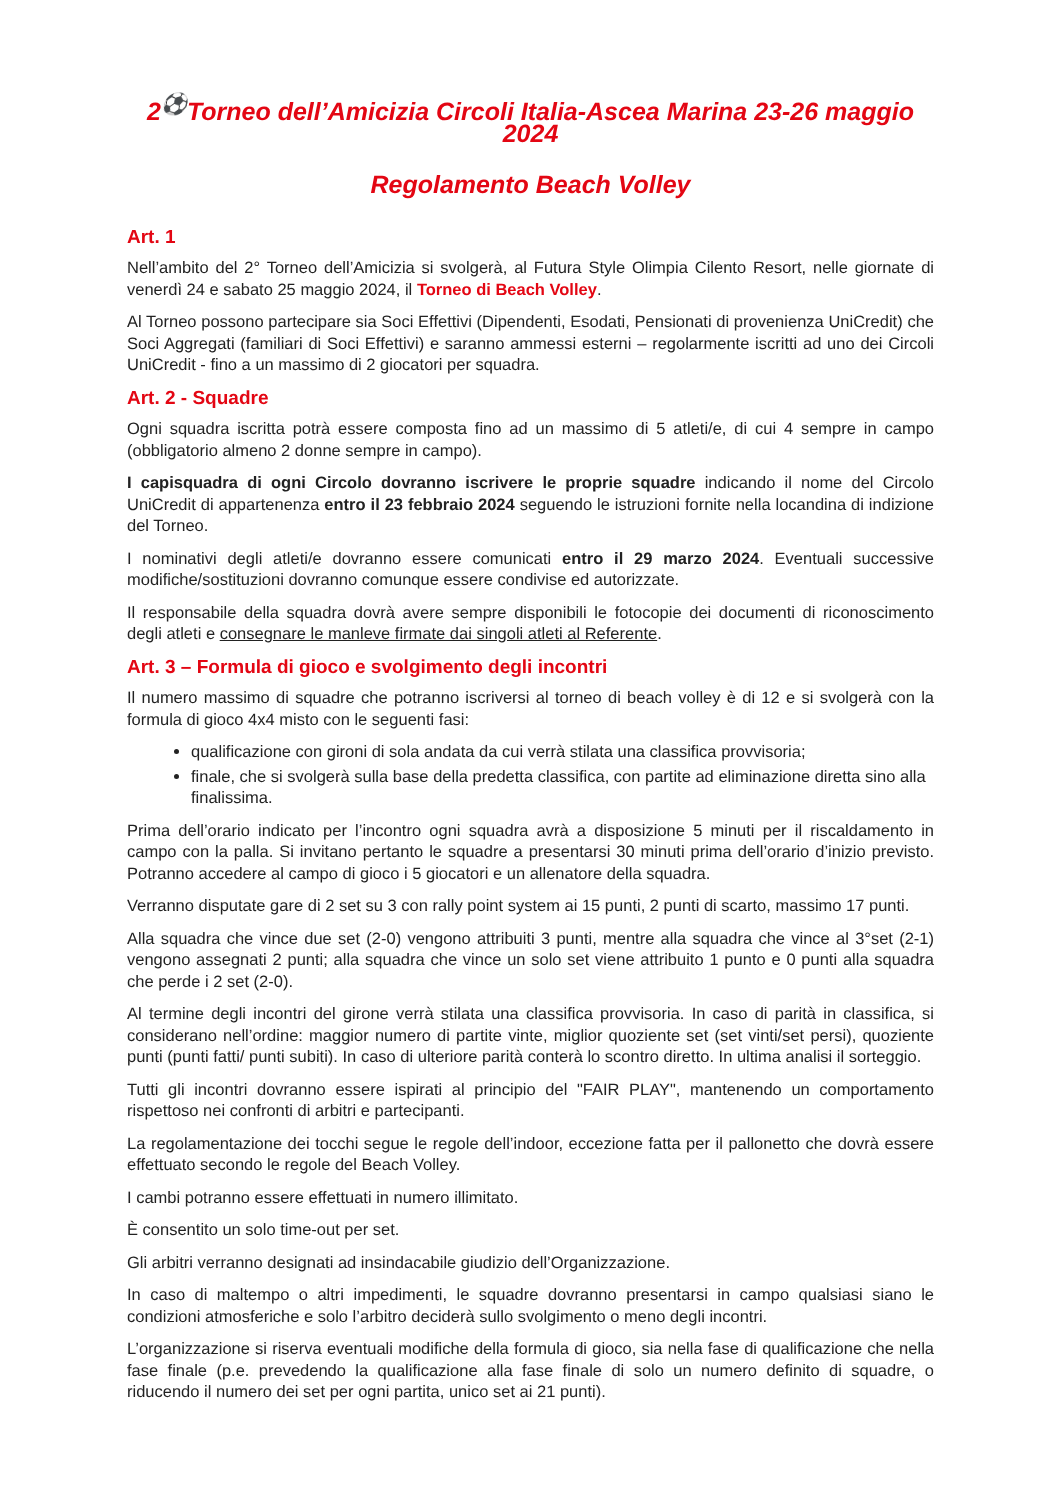2<sup>⚽</sup>Torneo dell’Amicizia Circoli Italia-Ascea Marina 23-26 maggio 2024
Regolamento Beach Volley
Art. 1
Nell’ambito del 2° Torneo dell’Amicizia si svolgerà, al Futura Style Olimpia Cilento Resort, nelle giornate di venerdì 24 e sabato 25 maggio 2024, il Torneo di Beach Volley.
Al Torneo possono partecipare sia Soci Effettivi (Dipendenti, Esodati, Pensionati di provenienza UniCredit) che Soci Aggregati (familiari di Soci Effettivi) e saranno ammessi esterni – regolarmente iscritti ad uno dei Circoli UniCredit - fino a un massimo di 2 giocatori per squadra.
Art. 2 - Squadre
Ogni squadra iscritta potrà essere composta fino ad un massimo di 5 atleti/e, di cui 4 sempre in campo (obbligatorio almeno 2 donne sempre in campo).
I capisquadra di ogni Circolo dovranno iscrivere le proprie squadre indicando il nome del Circolo UniCredit di appartenenza entro il 23 febbraio 2024 seguendo le istruzioni fornite nella locandina di indizione del Torneo.
I nominativi degli atleti/e dovranno essere comunicati entro il 29 marzo 2024. Eventuali successive modifiche/sostituzioni dovranno comunque essere condivise ed autorizzate.
Il responsabile della squadra dovrà avere sempre disponibili le fotocopie dei documenti di riconoscimento degli atleti e consegnare le manleve firmate dai singoli atleti al Referente.
Art. 3 – Formula di gioco e svolgimento degli incontri
Il numero massimo di squadre che potranno iscriversi al torneo di beach volley è di 12 e si svolgerà con la formula di gioco 4x4 misto con le seguenti fasi:
qualificazione con gironi di sola andata da cui verrà stilata una classifica provvisoria;
finale, che si svolgerà sulla base della predetta classifica, con partite ad eliminazione diretta sino alla finalissima.
Prima dell’orario indicato per l’incontro ogni squadra avrà a disposizione 5 minuti per il riscaldamento in campo con la palla. Si invitano pertanto le squadre a presentarsi 30 minuti prima dell’orario d’inizio previsto. Potranno accedere al campo di gioco i 5 giocatori e un allenatore della squadra.
Verranno disputate gare di 2 set su 3 con rally point system ai 15 punti, 2 punti di scarto, massimo 17 punti.
Alla squadra che vince due set (2-0) vengono attribuiti 3 punti, mentre alla squadra che vince al 3°set (2-1) vengono assegnati 2 punti; alla squadra che vince un solo set viene attribuito 1 punto e 0 punti alla squadra che perde i 2 set (2-0).
Al termine degli incontri del girone verrà stilata una classifica provvisoria. In caso di parità in classifica, si considerano nell’ordine: maggior numero di partite vinte, miglior quoziente set (set vinti/set persi), quoziente punti (punti fatti/ punti subiti). In caso di ulteriore parità conterà lo scontro diretto. In ultima analisi il sorteggio.
Tutti gli incontri dovranno essere ispirati al principio del "FAIR PLAY", mantenendo un comportamento rispettoso nei confronti di arbitri e partecipanti.
La regolamentazione dei tocchi segue le regole dell’indoor, eccezione fatta per il pallonetto che dovrà essere effettuato secondo le regole del Beach Volley.
I cambi potranno essere effettuati in numero illimitato.
È consentito un solo time-out per set.
Gli arbitri verranno designati ad insindacabile giudizio dell’Organizzazione.
In caso di maltempo o altri impedimenti, le squadre dovranno presentarsi in campo qualsiasi siano le condizioni atmosferiche e solo l’arbitro deciderà sullo svolgimento o meno degli incontri.
L’organizzazione si riserva eventuali modifiche della formula di gioco, sia nella fase di qualificazione che nella fase finale (p.e. prevedendo la qualificazione alla fase finale di solo un numero definito di squadre, o riducendo il numero dei set per ogni partita, unico set ai 21 punti).